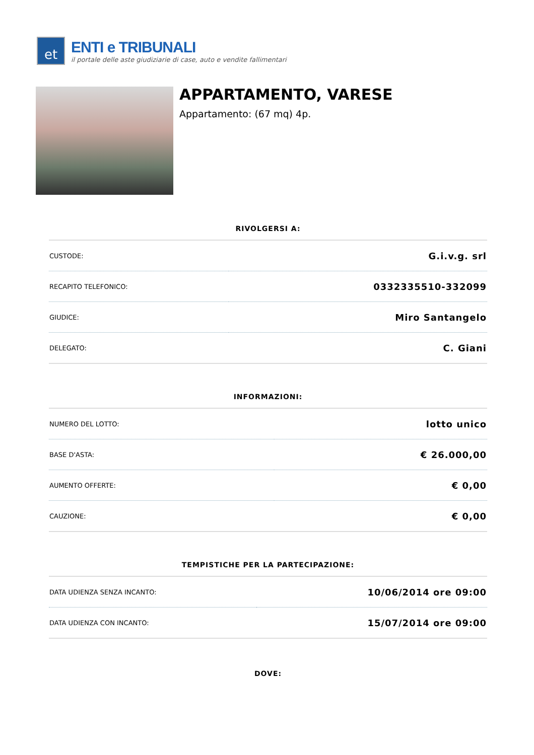et
ENTI e TRIBUNALI
il portale delle aste giudiziarie di case, auto e vendite fallimentari
APPARTAMENTO, VARESE
Appartamento: (67 mq) 4p.
RIVOLGERSI A:
| CUSTODE: | G.i.v.g. srl |
| RECAPITO TELEFONICO: | 0332335510-332099 |
| GIUDICE: | Miro Santangelo |
| DELEGATO: | C. Giani |
INFORMAZIONI:
| NUMERO DEL LOTTO: | lotto unico |
| BASE D'ASTA: | € 26.000,00 |
| AUMENTO OFFERTE: | € 0,00 |
| CAUZIONE: | € 0,00 |
TEMPISTICHE PER LA PARTECIPAZIONE:
| DATA UDIENZA SENZA INCANTO: | 10/06/2014 ore 09:00 |
| DATA UDIENZA CON INCANTO: | 15/07/2014 ore 09:00 |
DOVE: